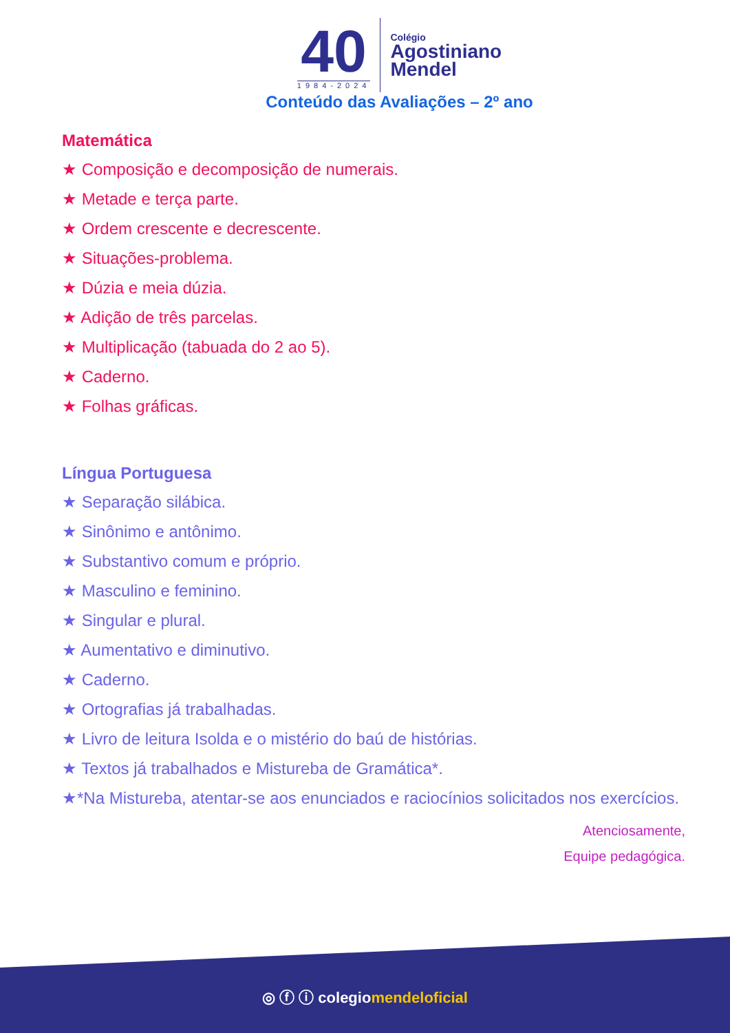40
1984-2024
Colégio
Agostiniano
Mendel
Conteúdo das Avaliações – 2º ano
Matemática
★ Composição e decomposição de numerais.
★ Metade e terça parte.
★ Ordem crescente e decrescente.
★ Situações-problema.
★ Dúzia e meia dúzia.
★ Adição de três parcelas.
★ Multiplicação (tabuada do 2 ao 5).
★ Caderno.
★ Folhas gráficas.
Língua Portuguesa
★ Separação silábica.
★ Sinônimo e antônimo.
★ Substantivo comum e próprio.
★ Masculino e feminino.
★ Singular e plural.
★ Aumentativo e diminutivo.
★ Caderno.
★ Ortografias já trabalhadas.
★ Livro de leitura Isolda e o mistério do baú de histórias.
★ Textos já trabalhados e Mistureba de Gramática*.
★*Na Mistureba, atentar-se aos enunciados e raciocínios solicitados nos exercícios.
Atenciosamente,
Equipe pedagógica.
◎ ⓕ ⓘ colegiomendeloficial